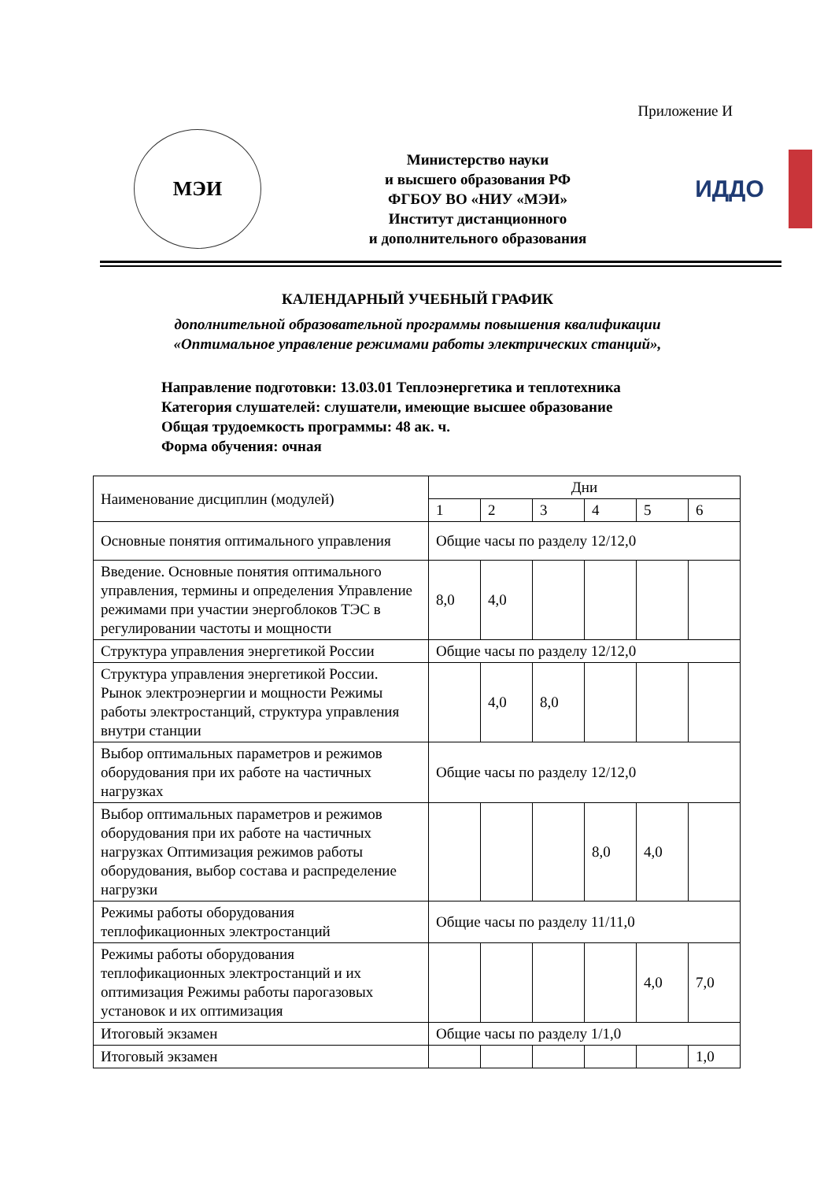Приложение И
МЭИ
Министерство науки
и высшего образования РФ
ФГБОУ ВО «НИУ «МЭИ»
Институт дистанционного
и дополнительного образования
ИДДО
КАЛЕНДАРНЫЙ УЧЕБНЫЙ ГРАФИК
дополнительной образовательной программы повышения квалификации
«Оптимальное управление режимами работы электрических станций»,
Направление подготовки: 13.03.01 Теплоэнергетика и теплотехника
Категория слушателей: слушатели, имеющие высшее образование
Общая трудоемкость программы: 48 ак. ч.
Форма обучения: очная
| Наименование дисциплин (модулей) | Дни | | | | | |
| --- | --- | --- | --- | --- | --- | --- |
| | 1 | 2 | 3 | 4 | 5 | 6 |
| Основные понятия оптимального управления | Общие часы по разделу 12/12,0 | | | | | |
| Введение. Основные понятия оптимального управления, термины и определения Управление режимами при участии энергоблоков ТЭС в регулировании частоты и мощности | 8,0 | 4,0 | | | | |
| Структура управления энергетикой России | Общие часы по разделу 12/12,0 | | | | | |
| Структура управления энергетикой России. Рынок электроэнергии и мощности Режимы работы электростанций, структура управления внутри станции | | 4,0 | 8,0 | | | |
| Выбор оптимальных параметров и режимов оборудования при их работе на частичных нагрузках | Общие часы по разделу 12/12,0 | | | | | |
| Выбор оптимальных параметров и режимов оборудования при их работе на частичных нагрузках Оптимизация режимов работы оборудования, выбор состава и распределение нагрузки | | | | 8,0 | 4,0 | |
| Режимы работы оборудования теплофикационных электростанций | Общие часы по разделу 11/11,0 | | | | | |
| Режимы работы оборудования теплофикационных электростанций и их оптимизация Режимы работы парогазовых установок и их оптимизация | | | | | 4,0 | 7,0 |
| Итоговый экзамен | Общие часы по разделу 1/1,0 | | | | | |
| Итоговый экзамен | | | | | | 1,0 |